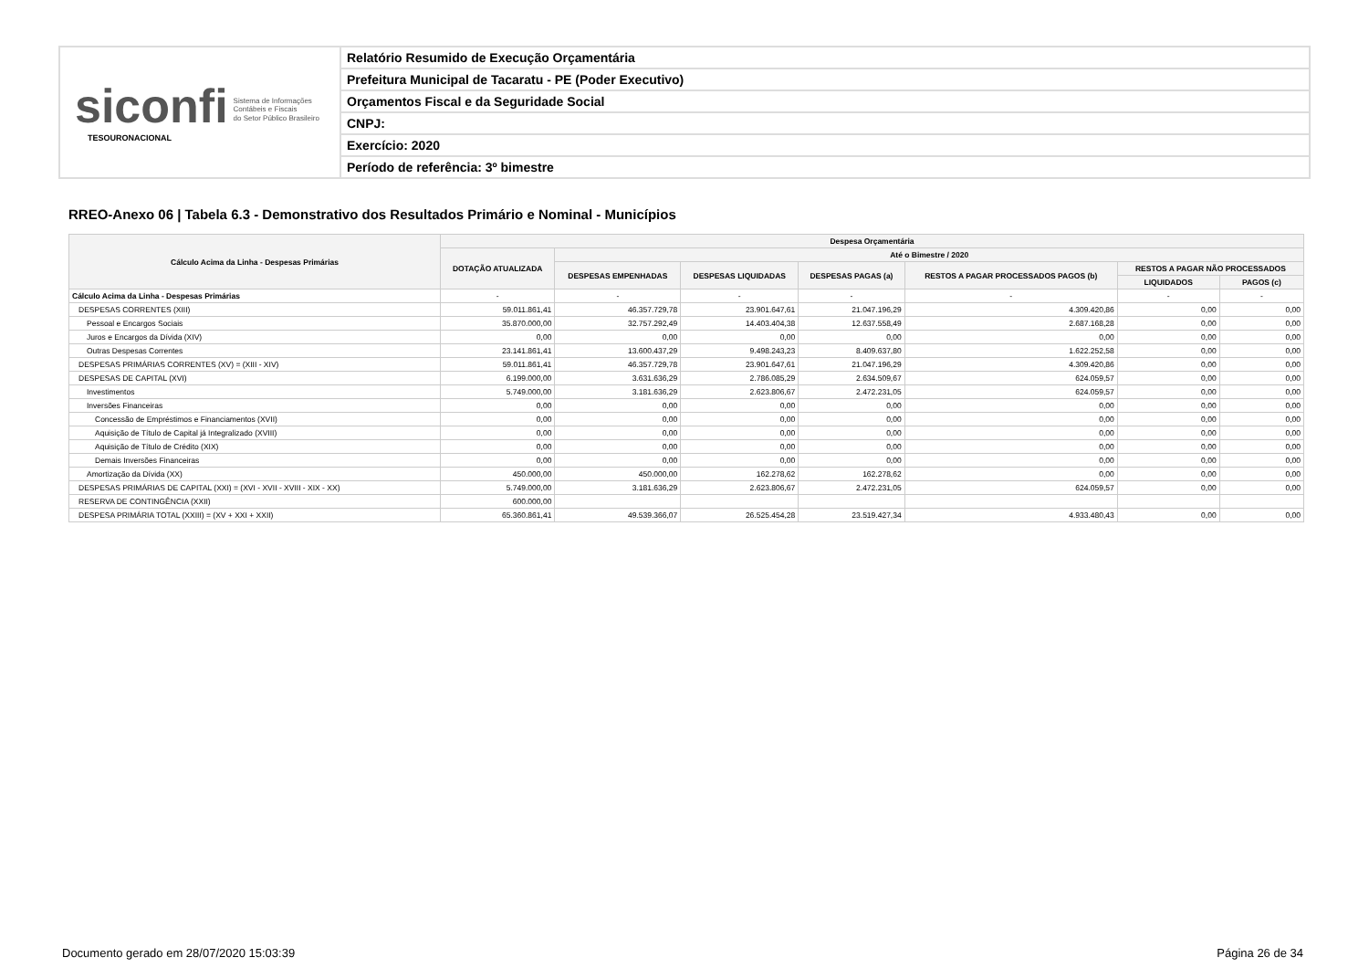siconfi Sistema de Informações
Contábeis e Fiscais
do Setor Público Brasileiro
TESOURONACIONAL
Relatório Resumido de Execução Orçamentária
Prefeitura Municipal de Tacaratu - PE (Poder Executivo)
Orçamentos Fiscal e da Seguridade Social
CNPJ:
Exercício: 2020
Período de referência: 3º bimestre
RREO-Anexo 06 | Tabela 6.3 - Demonstrativo dos Resultados Primário e Nominal - Municípios
| Cálculo Acima da Linha - Despesas Primárias | Despesa Orçamentária | | | | | | |
| --- | --- | --- | --- | --- | --- | --- | --- |
| | DOTAÇÃO ATUALIZADA | Até o Bimestre / 2020 | | | | | |
| | | DESPESAS EMPENHADAS | DESPESAS LIQUIDADAS | DESPESAS PAGAS (a) | RESTOS A PAGAR PROCESSADOS PAGOS (b) | RESTOS A PAGAR NÃO PROCESSADOS | |
| | | | | | | LIQUIDADOS | PAGOS (c) |
| Cálculo Acima da Linha - Despesas Primárias | - | - | - | - | - | - | - |
| DESPESAS CORRENTES (XIII) | 59.011.861,41 | 46.357.729,78 | 23.901.647,61 | 21.047.196,29 | 4.309.420,86 | 0,00 | 0,00 |
| Pessoal e Encargos Sociais | 35.870.000,00 | 32.757.292,49 | 14.403.404,38 | 12.637.558,49 | 2.687.168,28 | 0,00 | 0,00 |
| Juros e Encargos da Dívida (XIV) | 0,00 | 0,00 | 0,00 | 0,00 | 0,00 | 0,00 | 0,00 |
| Outras Despesas Correntes | 23.141.861,41 | 13.600.437,29 | 9.498.243,23 | 8.409.637,80 | 1.622.252,58 | 0,00 | 0,00 |
| DESPESAS PRIMÁRIAS CORRENTES (XV) = (XIII - XIV) | 59.011.861,41 | 46.357.729,78 | 23.901.647,61 | 21.047.196,29 | 4.309.420,86 | 0,00 | 0,00 |
| DESPESAS DE CAPITAL (XVI) | 6.199.000,00 | 3.631.636,29 | 2.786.085,29 | 2.634.509,67 | 624.059,57 | 0,00 | 0,00 |
| Investimentos | 5.749.000,00 | 3.181.636,29 | 2.623.806,67 | 2.472.231,05 | 624.059,57 | 0,00 | 0,00 |
| Inversões Financeiras | 0,00 | 0,00 | 0,00 | 0,00 | 0,00 | 0,00 | 0,00 |
| Concessão de Empréstimos e Financiamentos (XVII) | 0,00 | 0,00 | 0,00 | 0,00 | 0,00 | 0,00 | 0,00 |
| Aquisição de Título de Capital já Integralizado (XVIII) | 0,00 | 0,00 | 0,00 | 0,00 | 0,00 | 0,00 | 0,00 |
| Aquisição de Título de Crédito (XIX) | 0,00 | 0,00 | 0,00 | 0,00 | 0,00 | 0,00 | 0,00 |
| Demais Inversões Financeiras | 0,00 | 0,00 | 0,00 | 0,00 | 0,00 | 0,00 | 0,00 |
| Amortização da Dívida (XX) | 450.000,00 | 450.000,00 | 162.278,62 | 162.278,62 | 0,00 | 0,00 | 0,00 |
| DESPESAS PRIMÁRIAS DE CAPITAL (XXI) = (XVI - XVII - XVIII - XIX - XX) | 5.749.000,00 | 3.181.636,29 | 2.623.806,67 | 2.472.231,05 | 624.059,57 | 0,00 | 0,00 |
| RESERVA DE CONTINGÊNCIA (XXII) | 600.000,00 | | | | | | |
| DESPESA PRIMÁRIA TOTAL (XXIII) = (XV + XXI + XXII) | 65.360.861,41 | 49.539.366,07 | 26.525.454,28 | 23.519.427,34 | 4.933.480,43 | 0,00 | 0,00 |
Documento gerado em 28/07/2020 15:03:39
Página 26 de 34